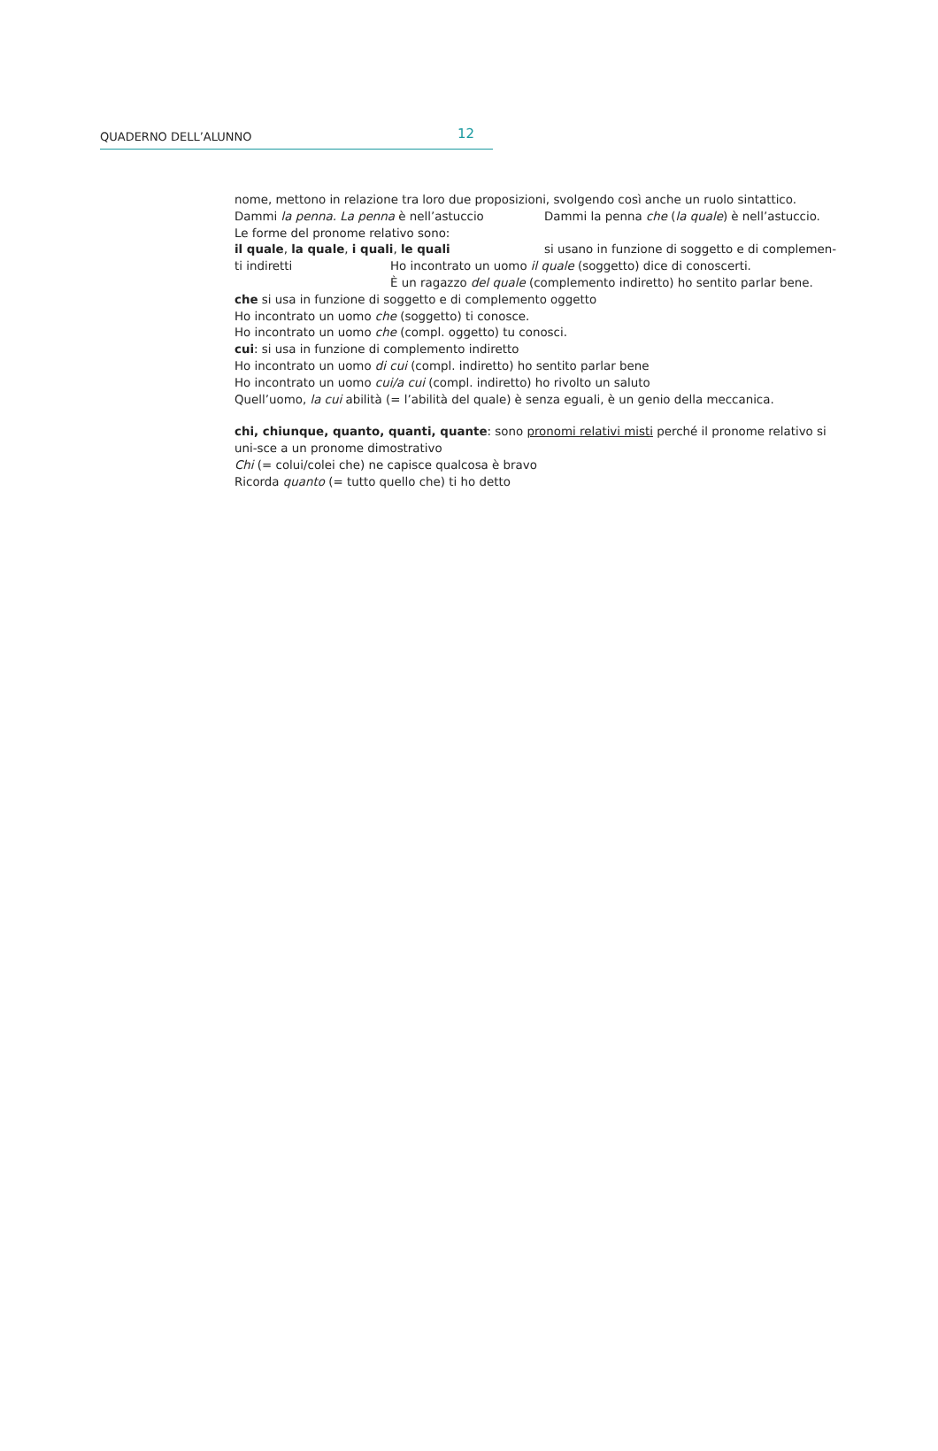QUADERNO DELL’ALUNNO 12
nome, mettono in relazione tra loro due proposizioni, svolgendo così anche un ruolo sintattico.
Dammi la penna. La penna è nell’astuccio Dammi la penna che (la quale) è nell’astuccio.
Le forme del pronome relativo sono:
il quale, la quale, i quali, le quali si usano in funzione di soggetto e di complemen-
ti indiretti Ho incontrato un uomo il quale (soggetto) dice di conoscerti.
È un ragazzo del quale (complemento indiretto) ho sentito parlar bene.
che si usa in funzione di soggetto e di complemento oggetto
Ho incontrato un uomo che (soggetto) ti conosce.
Ho incontrato un uomo che (compl. oggetto) tu conosci.
cui: si usa in funzione di complemento indiretto
Ho incontrato un uomo di cui (compl. indiretto) ho sentito parlar bene
Ho incontrato un uomo cui/a cui (compl. indiretto) ho rivolto un saluto
Quell’uomo, la cui abilità (= l’abilità del quale) è senza eguali, è un genio della meccanica.
chi, chiunque, quanto, quanti, quante: sono pronomi relativi misti perché il pronome relativo si uni-sce a un pronome dimostrativo
Chi (= colui/colei che) ne capisce qualcosa è bravo
Ricorda quanto (= tutto quello che) ti ho detto